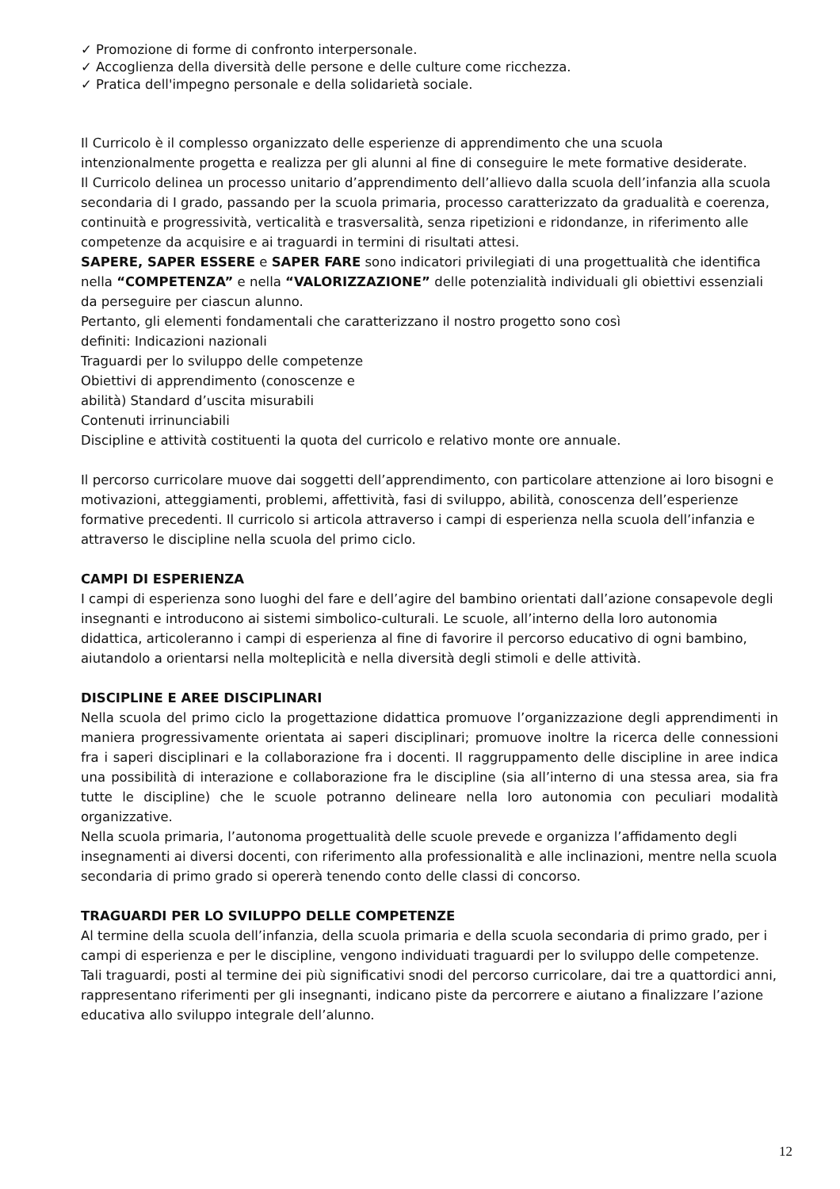✓ Promozione di forme di confronto interpersonale.
✓ Accoglienza della diversità delle persone e delle culture come ricchezza.
✓ Pratica dell'impegno personale e della solidarietà sociale.
Il Curricolo è il complesso organizzato delle esperienze di apprendimento che una scuola intenzionalmente progetta e realizza per gli alunni al fine di conseguire le mete formative desiderate.
Il Curricolo delinea un processo unitario d’apprendimento dell’allievo dalla scuola dell’infanzia alla scuola secondaria di I grado, passando per la scuola primaria, processo caratterizzato da gradualità e coerenza, continuità e progressività, verticalità e trasversalità, senza ripetizioni e ridondanze, in riferimento alle competenze da acquisire e ai traguardi in termini di risultati attesi.
SAPERE, SAPER ESSERE e SAPER FARE sono indicatori privilegiati di una progettualità che identifica nella “COMPETENZA” e nella “VALORIZZAZIONE” delle potenzialità individuali gli obiettivi essenziali da perseguire per ciascun alunno.
Pertanto, gli elementi fondamentali che caratterizzano il nostro progetto sono così
definiti: Indicazioni nazionali
Traguardi per lo sviluppo delle competenze
Obiettivi di apprendimento (conoscenze e
abilità) Standard d’uscita misurabili
Contenuti irrinunciabili
Discipline e attività costituenti la quota del curricolo e relativo monte ore annuale.
Il percorso curricolare muove dai soggetti dell’apprendimento, con particolare attenzione ai loro bisogni e motivazioni, atteggiamenti, problemi, affettività, fasi di sviluppo, abilità, conoscenza dell’esperienze formative precedenti. Il curricolo si articola attraverso i campi di esperienza nella scuola dell’infanzia e attraverso le discipline nella scuola del primo ciclo.
CAMPI DI ESPERIENZA
I campi di esperienza sono luoghi del fare e dell’agire del bambino orientati dall’azione consapevole degli insegnanti e introducono ai sistemi simbolico-culturali. Le scuole, all’interno della loro autonomia didattica, articoleranno i campi di esperienza al fine di favorire il percorso educativo di ogni bambino, aiutandolo a orientarsi nella molteplicità e nella diversità degli stimoli e delle attività.
DISCIPLINE E AREE DISCIPLINARI
Nella scuola del primo ciclo la progettazione didattica promuove l’organizzazione degli apprendimenti in maniera progressivamente orientata ai saperi disciplinari; promuove inoltre la ricerca delle connessioni fra i saperi disciplinari e la collaborazione fra i docenti. Il raggruppamento delle discipline in aree indica una possibilità di interazione e collaborazione fra le discipline (sia all’interno di una stessa area, sia fra tutte le discipline) che le scuole potranno delineare nella loro autonomia con peculiari modalità organizzative.
Nella scuola primaria, l’autonoma progettualità delle scuole prevede e organizza l’affidamento degli insegnamenti ai diversi docenti, con riferimento alla professionalità e alle inclinazioni, mentre nella scuola secondaria di primo grado si opererà tenendo conto delle classi di concorso.
TRAGUARDI PER LO SVILUPPO DELLE COMPETENZE
Al termine della scuola dell’infanzia, della scuola primaria e della scuola secondaria di primo grado, per i campi di esperienza e per le discipline, vengono individuati traguardi per lo sviluppo delle competenze. Tali traguardi, posti al termine dei più significativi snodi del percorso curricolare, dai tre a quattordici anni, rappresentano riferimenti per gli insegnanti, indicano piste da percorrere e aiutano a finalizzare l’azione educativa allo sviluppo integrale dell’alunno.
12